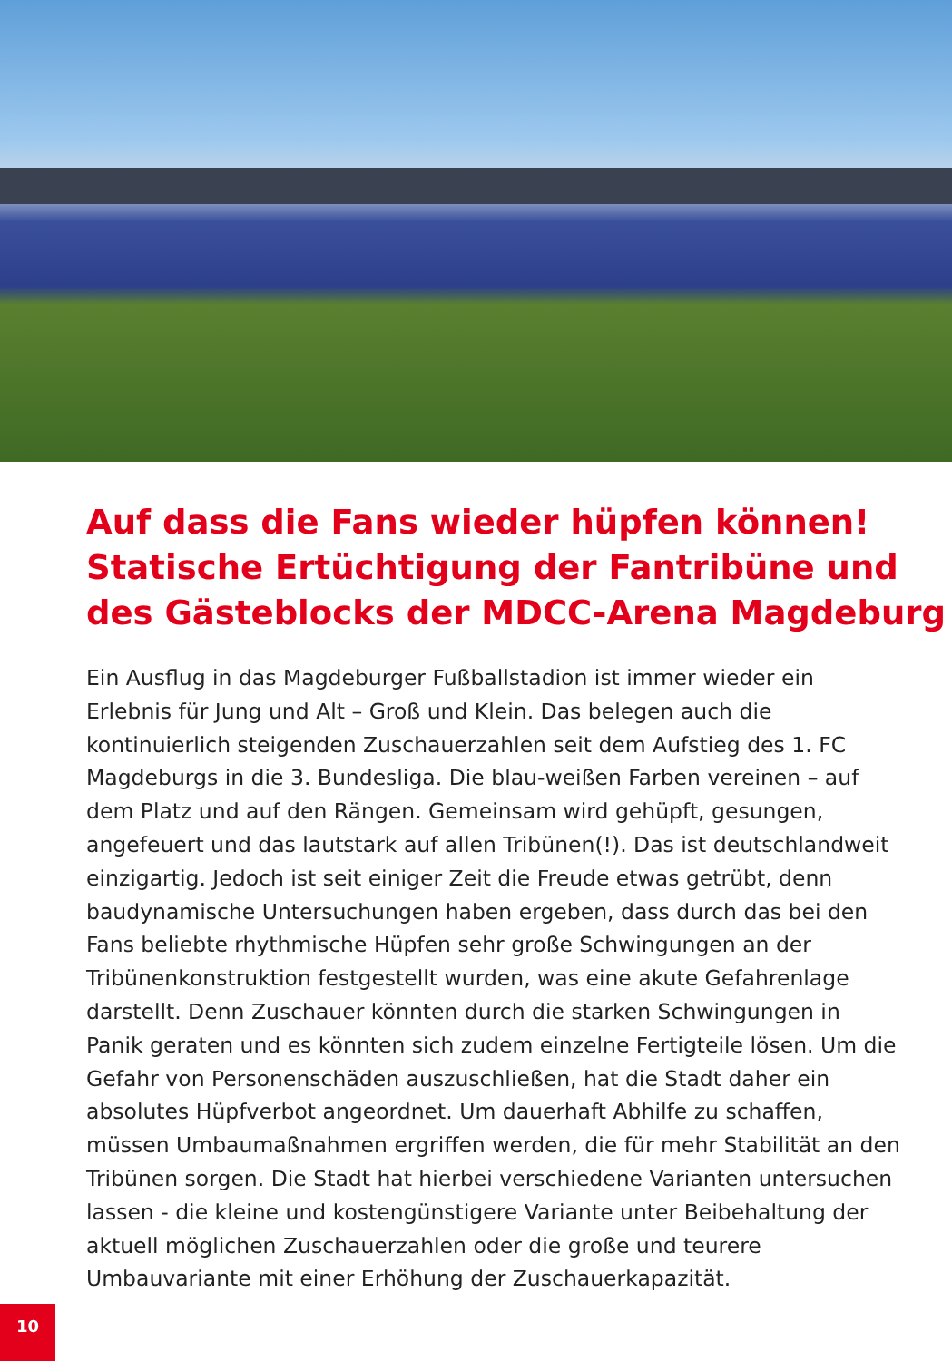Auf dass die Fans wieder hüpfen können!
Statische Ertüchtigung der Fantribüne und des Gästeblocks der MDCC-Arena Magdeburg
Ein Ausflug in das Magdeburger Fußballstadion ist immer wieder ein Erlebnis für Jung und Alt – Groß und Klein. Das belegen auch die kontinuierlich steigenden Zuschauerzahlen seit dem Aufstieg des 1. FC Magdeburgs in die 3. Bundesliga. Die blau-weißen Farben vereinen – auf dem Platz und auf den Rängen. Gemeinsam wird gehüpft, gesungen, angefeuert und das lautstark auf allen Tribünen(!). Das ist deutschlandweit einzigartig. Jedoch ist seit einiger Zeit die Freude etwas getrübt, denn baudynamische Untersuchungen haben ergeben, dass durch das bei den Fans beliebte rhythmische Hüpfen sehr große Schwingungen an der Tribünenkonstruktion festgestellt wurden, was eine akute Gefahrenlage darstellt. Denn Zuschauer könnten durch die starken Schwingungen in Panik geraten und es könnten sich zudem einzelne Fertigteile lösen. Um die Gefahr von Personenschäden auszuschließen, hat die Stadt daher ein absolutes Hüpfverbot angeordnet. Um dauerhaft Abhilfe zu schaffen, müssen Umbaumaßnahmen ergriffen werden, die für mehr Stabilität an den Tribünen sorgen. Die Stadt hat hierbei verschiedene Varianten untersuchen lassen - die kleine und kostengünstigere Variante unter Beibehaltung der aktuell möglichen Zuschauerzahlen oder die große und teurere Umbauvariante mit einer Erhöhung der Zuschauerkapazität.
10